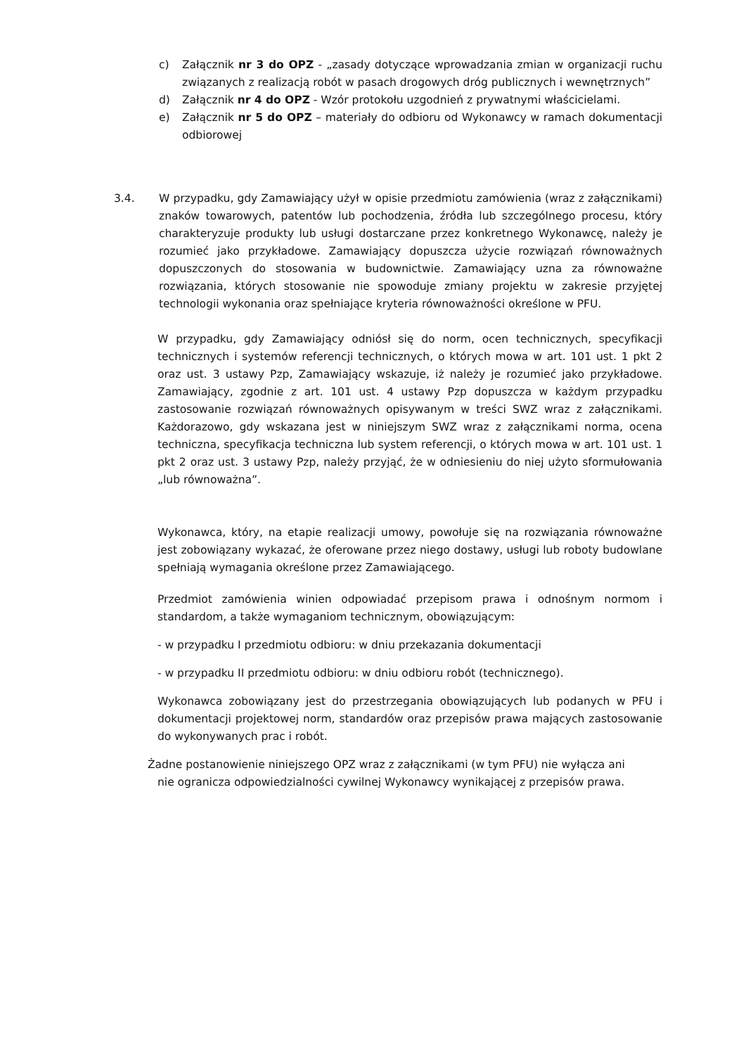c) Załącznik nr 3 do OPZ - „zasady dotyczące wprowadzania zmian w organizacji ruchu związanych z realizacją robót w pasach drogowych dróg publicznych i wewnętrznych”
d) Załącznik nr 4 do OPZ - Wzór protokołu uzgodnień z prywatnymi właścicielami.
e) Załącznik nr 5 do OPZ – materiały do odbioru od Wykonawcy w ramach dokumentacji odbiorowej
3.4. W przypadku, gdy Zamawiający użył w opisie przedmiotu zamówienia (wraz z załącznikami) znaków towarowych, patentów lub pochodzenia, źródła lub szczególnego procesu, który charakteryzuje produkty lub usługi dostarczane przez konkretnego Wykonawcę, należy je rozumieć jako przykładowe. Zamawiający dopuszcza użycie rozwiązań równoważnych dopuszczonych do stosowania w budownictwie. Zamawiający uzna za równoważne rozwiązania, których stosowanie nie spowoduje zmiany projektu w zakresie przyjętej technologii wykonania oraz spełniające kryteria równoważności określone w PFU.
W przypadku, gdy Zamawiający odniósł się do norm, ocen technicznych, specyfikacji technicznych i systemów referencji technicznych, o których mowa w art. 101 ust. 1 pkt 2 oraz ust. 3 ustawy Pzp, Zamawiający wskazuje, iż należy je rozumieć jako przykładowe. Zamawiający, zgodnie z art. 101 ust. 4 ustawy Pzp dopuszcza w każdym przypadku zastosowanie rozwiązań równoważnych opisywanym w treści SWZ wraz z załącznikami. Każdorazowo, gdy wskazana jest w niniejszym SWZ wraz z załącznikami norma, ocena techniczna, specyfikacja techniczna lub system referencji, o których mowa w art. 101 ust. 1 pkt 2 oraz ust. 3 ustawy Pzp, należy przyjąć, że w odniesieniu do niej użyto sformułowania „lub równoważna”.
Wykonawca, który, na etapie realizacji umowy, powołuje się na rozwiązania równoważne jest zobowiązany wykazać, że oferowane przez niego dostawy, usługi lub roboty budowlane spełniają wymagania określone przez Zamawiającego.
Przedmiot zamówienia winien odpowiadać przepisom prawa i odnośnym normom i standardom, a także wymaganiom technicznym, obowiązującym:
- w przypadku I przedmiotu odbioru: w dniu przekazania dokumentacji
- w przypadku II przedmiotu odbioru: w dniu odbioru robót (technicznego).
Wykonawca zobowiązany jest do przestrzegania obowiązujących lub podanych w PFU i dokumentacji projektowej norm, standardów oraz przepisów prawa mających zastosowanie do wykonywanych prac i robót.
Żadne postanowienie niniejszego OPZ wraz z załącznikami (w tym PFU) nie wyłącza ani
nie ogranicza odpowiedzialności cywilnej Wykonawcy wynikającej z przepisów prawa.